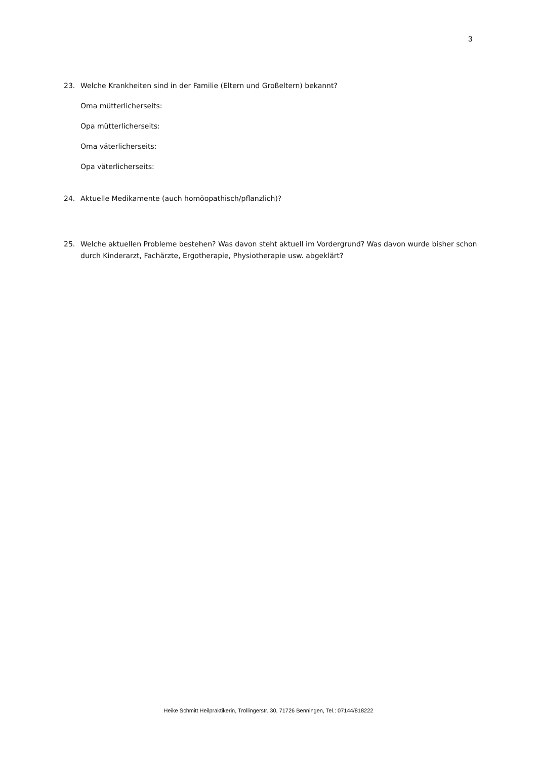3
23. Welche Krankheiten sind in der Familie (Eltern und Großeltern) bekannt?
Oma mütterlicherseits:
Opa mütterlicherseits:
Oma väterlicherseits:
Opa väterlicherseits:
24. Aktuelle Medikamente (auch homöopathisch/pflanzlich)?
25. Welche aktuellen Probleme bestehen? Was davon steht aktuell im Vordergrund? Was davon wurde bisher schon durch Kinderarzt, Fachärzte, Ergotherapie, Physiotherapie usw. abgeklärt?
Heike Schmitt Heilpraktikerin, Trollingerstr. 30, 71726 Benningen, Tel.: 07144/818222